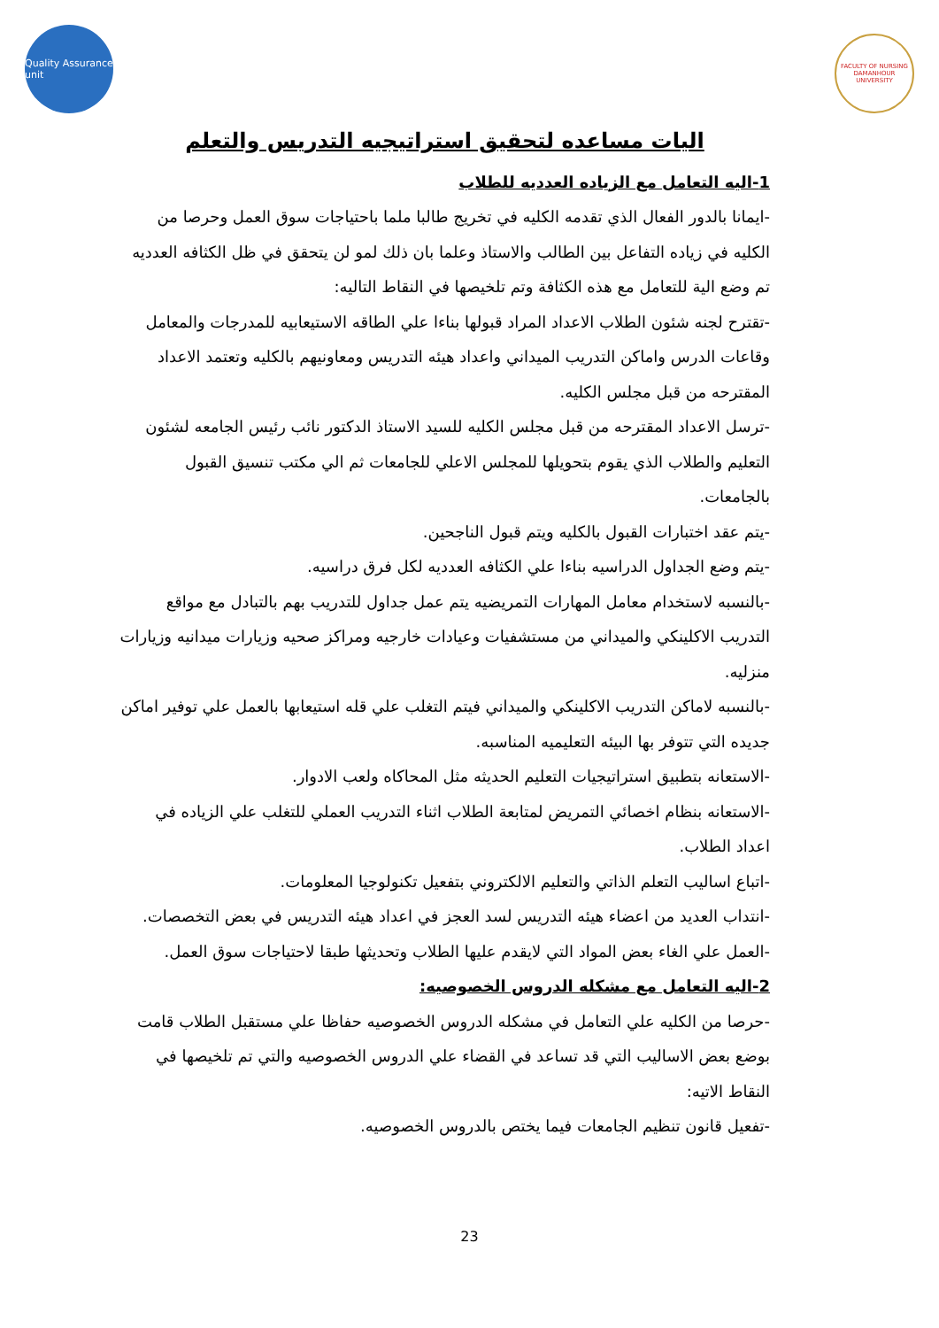Quality Assurance unit
FACULTY OF NURSING DAMANHOUR UNIVERSITY
اليات مساعده لتحقيق استراتيجيه التدريس والتعلم
1-اليه التعامل مع الزياده العدديه للطلاب
-ايمانا بالدور الفعال الذي تقدمه الكليه في تخريج طالبا ملما باحتياجات سوق العمل وحرصا من الكليه في زياده التفاعل بين الطالب والاستاذ وعلما بان ذلك لمو لن يتحقق في ظل الكثافه العدديه تم وضع الية للتعامل مع هذه الكثافة وتم تلخيصها في النقاط التاليه:
-تقترح لجنه شئون الطلاب الاعداد المراد قبولها بناءا علي الطاقه الاستيعابيه للمدرجات والمعامل وقاعات الدرس واماكن التدريب الميداني واعداد هيئه التدريس ومعاونيهم بالكليه وتعتمد الاعداد المقترحه من قبل مجلس الكليه.
-ترسل الاعداد المقترحه من قبل مجلس الكليه للسيد الاستاذ الدكتور نائب رئيس الجامعه لشئون التعليم والطلاب الذي يقوم بتحويلها للمجلس الاعلي للجامعات ثم الي مكتب تنسيق القبول بالجامعات.
-يتم عقد اختبارات القبول بالكليه ويتم قبول الناجحين.
-يتم وضع الجداول الدراسيه بناءا علي الكثافه العدديه لكل فرق دراسيه.
-بالنسبه لاستخدام معامل المهارات التمريضيه يتم عمل جداول للتدريب بهم بالتبادل مع مواقع التدريب الاكلينكي والميداني من مستشفيات وعيادات خارجيه ومراكز صحيه وزيارات ميدانيه وزيارات منزليه.
-بالنسبه لاماكن التدريب الاكلينكي والميداني فيتم التغلب علي قله استيعابها بالعمل علي توفير اماكن جديده التي تتوفر بها البيئه التعليميه المناسبه.
-الاستعانه بتطبيق استراتيجيات التعليم الحديثه مثل المحاكاه ولعب الادوار.
-الاستعانه بنظام اخصائي التمريض لمتابعة الطلاب اثناء التدريب العملي للتغلب علي الزياده في اعداد الطلاب.
-اتباع اساليب التعلم الذاتي والتعليم الالكتروني بتفعيل تكنولوجيا المعلومات.
-انتداب العديد من اعضاء هيئه التدريس لسد العجز في اعداد هيئه التدريس في بعض التخصصات.
-العمل علي الغاء بعض المواد التي لايقدم عليها الطلاب وتحديثها طبقا لاحتياجات سوق العمل.
2-اليه التعامل مع مشكله الدروس الخصوصيه:
-حرصا من الكليه علي التعامل في مشكله الدروس الخصوصيه حفاظا علي مستقبل الطلاب قامت بوضع بعض الاساليب التي قد تساعد في القضاء علي الدروس الخصوصيه والتي تم تلخيصها في النقاط الاتيه:
-تفعيل قانون تنظيم الجامعات فيما يختص بالدروس الخصوصيه.
23